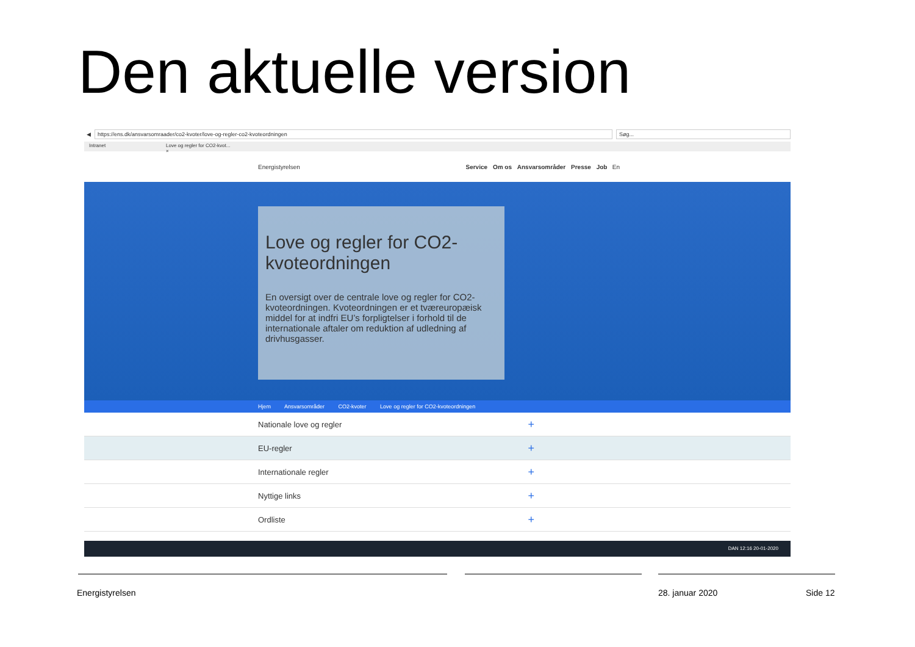Den aktuelle version
◀
https://ens.dk/ansvarsomraader/co2-kvoter/love-og-regler-co2-kvoteordningen
Søg...
Intranet Love og regler for CO2-kvot... ×
Energistyrelsen Service Om os Ansvarsområder Presse Job En
Love og regler for CO2-kvoteordningen
En oversigt over de centrale love og regler for CO2-kvoteordningen. Kvoteordningen er et tværeuropæisk middel for at indfri EU’s forpligtelser i forhold til de internationale aftaler om reduktion af udledning af drivhusgasser.
Hjem Ansvarsområder CO2-kvoter Love og regler for CO2-kvoteordningen
Nationale love og regler +
EU-regler +
Internationale regler +
Nyttige links +
Ordliste +
DAN 12:16 20-01-2020
Energistyrelsen 28. januar 2020 Side 12